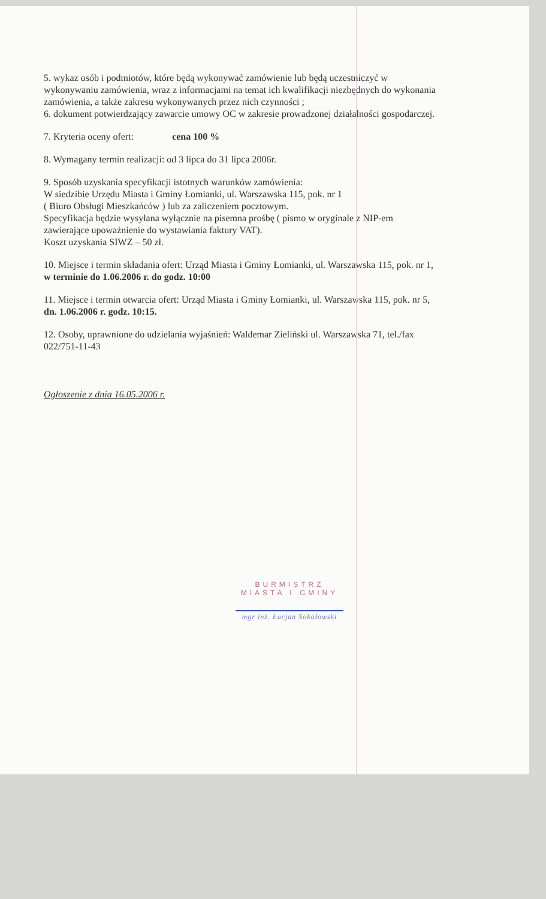5. wykaz osób i podmiotów, które będą wykonywać zamówienie lub będą uczestniczyć w wykonywaniu zamówienia, wraz z informacjami na temat ich kwalifikacji niezbędnych do wykonania zamówienia, a także zakresu wykonywanych przez nich czynności ;
6. dokument potwierdzający zawarcie umowy OC w zakresie prowadzonej działalności gospodarczej.
7. Kryteria oceny ofert: cena 100 %
8. Wymagany termin realizacji: od 3 lipca do 31 lipca 2006r.
9. Sposób uzyskania specyfikacji istotnych warunków zamówienia:
W siedzibie Urzędu Miasta i Gminy Łomianki, ul. Warszawska 115, pok. nr 1
( Biuro Obsługi Mieszkańców ) lub za zaliczeniem pocztowym.
Specyfikacja będzie wysyłana wyłącznie na pisemna prośbę ( pismo w oryginale z NIP-em zawierające upoważnienie do wystawiania faktury VAT).
Koszt uzyskania SIWZ – 50 zł.
10. Miejsce i termin składania ofert: Urząd Miasta i Gminy Łomianki, ul. Warszawska 115, pok. nr 1, w terminie do 1.06.2006 r. do godz. 10:00
11. Miejsce i termin otwarcia ofert: Urząd Miasta i Gminy Łomianki, ul. Warszawska 115, pok. nr 5, dn. 1.06.2006 r. godz. 10:15.
12. Osoby, uprawnione do udzielania wyjaśnień: Waldemar Zieliński ul. Warszawska 71, tel./fax 022/751-11-43
Ogłoszenie z dnia 16.05.2006 r.
BURMISTRZ
MIASTA I GMINY
mgr inż. Łucjan Sokołowski